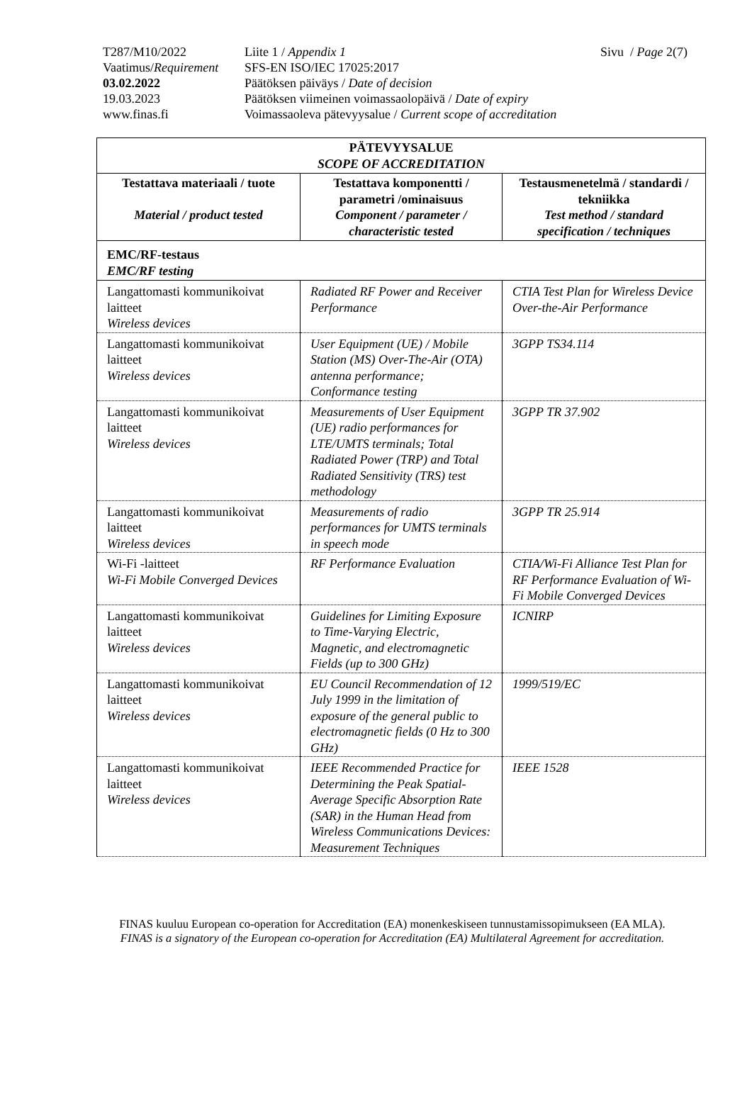Sivu / Page 2(7)
| T287/M10/2022 | Liite 1 / Appendix 1 |
| Vaatimus/ Requirement | SFS-EN ISO/IEC 17025:2017 |
| 03.02.2022 | Päätöksen päiväys / Date of decision |
| 19.03.2023 | Päätöksen viimeinen voimassaolopäivä / Date of expiry |
| www.finas.fi | Voimassaoleva pätevyysalue / Current scope of accreditation |
| PÄTEVYYSALUE SCOPE OF ACCREDITATION | | |
| --- | --- | --- |
| Testattava materiaali / tuote Material / product tested | Testattava komponentti / parametri /ominaisuus Component / parameter / characteristic tested | Testausmenetelmä / standardi / tekniikka Test method / standard specification / techniques |
| EMC/RF-testaus EMC/RF testing | | |
| Langattomasti kommunikoivat laitteet Wireless devices | Radiated RF Power and Receiver Performance | CTIA Test Plan for Wireless Device Over-the-Air Performance |
| Langattomasti kommunikoivat laitteet Wireless devices | User Equipment (UE) / Mobile Station (MS) Over-The-Air (OTA) antenna performance; Conformance testing | 3GPP TS34.114 |
| Langattomasti kommunikoivat laitteet Wireless devices | Measurements of User Equipment (UE) radio performances for LTE/UMTS terminals; Total Radiated Power (TRP) and Total Radiated Sensitivity (TRS) test methodology | 3GPP TR 37.902 |
| Langattomasti kommunikoivat laitteet Wireless devices | Measurements of radio performances for UMTS terminals in speech mode | 3GPP TR 25.914 |
| Wi-Fi -laitteet Wi-Fi Mobile Converged Devices | RF Performance Evaluation | CTIA/Wi-Fi Alliance Test Plan for RF Performance Evaluation of Wi-Fi Mobile Converged Devices |
| Langattomasti kommunikoivat laitteet Wireless devices | Guidelines for Limiting Exposure to Time-Varying Electric, Magnetic, and electromagnetic Fields (up to 300 GHz) | ICNIRP |
| Langattomasti kommunikoivat laitteet Wireless devices | EU Council Recommendation of 12 July 1999 in the limitation of exposure of the general public to electromagnetic fields (0 Hz to 300 GHz) | 1999/519/EC |
| Langattomasti kommunikoivat laitteet Wireless devices | IEEE Recommended Practice for Determining the Peak Spatial-Average Specific Absorption Rate (SAR) in the Human Head from Wireless Communications Devices: Measurement Techniques | IEEE 1528 |
FINAS kuuluu European co-operation for Accreditation (EA) monenkeskiseen tunnustamissopimukseen (EA MLA).
FINAS is a signatory of the European co-operation for Accreditation (EA) Multilateral Agreement for accreditation.